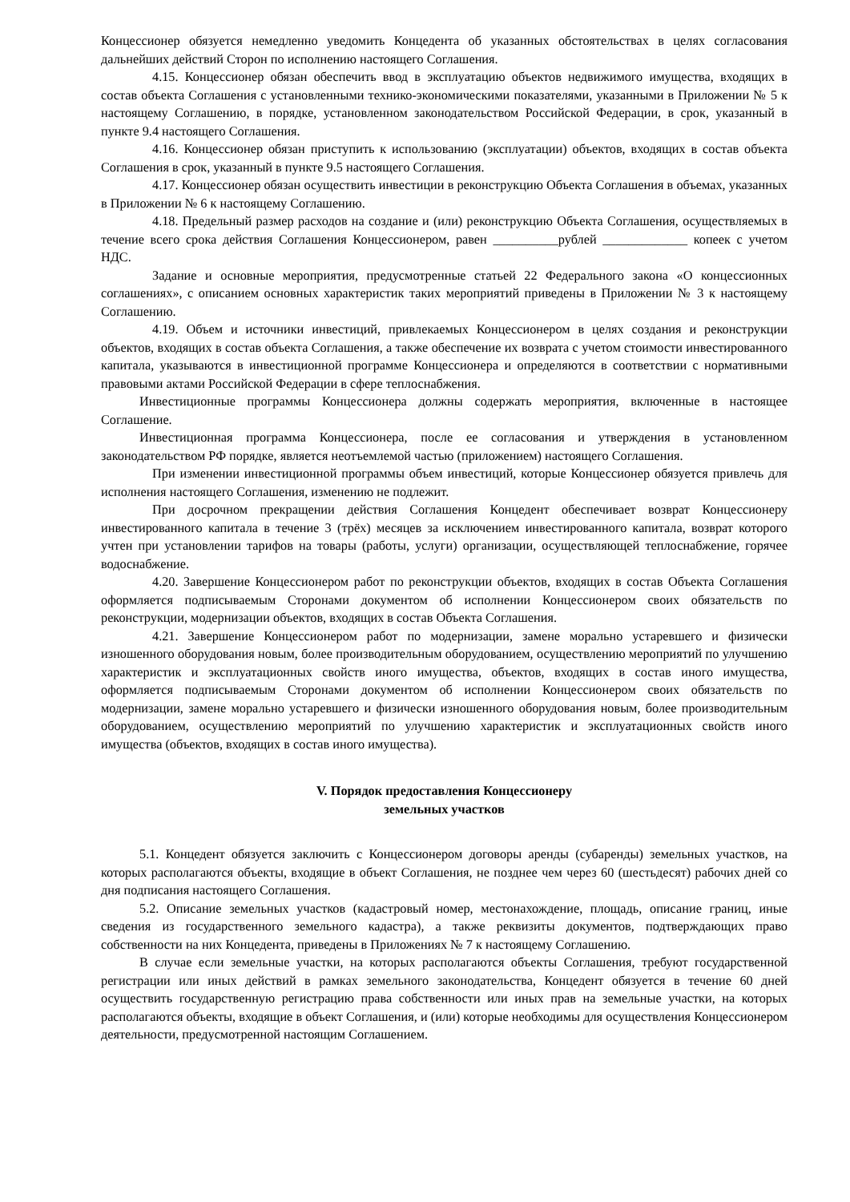Концессионер обязуется немедленно уведомить Концедента об указанных обстоятельствах в целях согласования дальнейших действий Сторон по исполнению настоящего Соглашения.
4.15. Концессионер обязан обеспечить ввод в эксплуатацию объектов недвижимого имущества, входящих в состав объекта Соглашения с установленными технико-экономическими показателями, указанными в Приложении № 5 к настоящему Соглашению, в порядке, установленном законодательством Российской Федерации, в срок, указанный в пункте 9.4 настоящего Соглашения.
4.16. Концессионер обязан приступить к использованию (эксплуатации) объектов, входящих в состав объекта Соглашения в срок, указанный в пункте 9.5 настоящего Соглашения.
4.17. Концессионер обязан осуществить инвестиции в реконструкцию Объекта Соглашения в объемах, указанных в Приложении № 6 к настоящему Соглашению.
4.18. Предельный размер расходов на создание и (или) реконструкцию Объекта Соглашения, осуществляемых в течение всего срока действия Соглашения Концессионером, равен __________рублей _____________ копеек с учетом НДС.
Задание и основные мероприятия, предусмотренные статьей 22 Федерального закона «О концессионных соглашениях», с описанием основных характеристик таких мероприятий приведены в Приложении № 3 к настоящему Соглашению.
4.19. Объем и источники инвестиций, привлекаемых Концессионером в целях создания и реконструкции объектов, входящих в состав объекта Соглашения, а также обеспечение их возврата с учетом стоимости инвестированного капитала, указываются в инвестиционной программе Концессионера и определяются в соответствии с нормативными правовыми актами Российской Федерации в сфере теплоснабжения.
Инвестиционные программы Концессионера должны содержать мероприятия, включенные в настоящее Соглашение.
Инвестиционная программа Концессионера, после ее согласования и утверждения в установленном законодательством РФ порядке, является неотъемлемой частью (приложением) настоящего Соглашения.
При изменении инвестиционной программы объем инвестиций, которые Концессионер обязуется привлечь для исполнения настоящего Соглашения, изменению не подлежит.
При досрочном прекращении действия Соглашения Концедент обеспечивает возврат Концессионеру инвестированного капитала в течение 3 (трёх) месяцев за исключением инвестированного капитала, возврат которого учтен при установлении тарифов на товары (работы, услуги) организации, осуществляющей теплоснабжение, горячее водоснабжение.
4.20. Завершение Концессионером работ по реконструкции объектов, входящих в состав Объекта Соглашения оформляется подписываемым Сторонами документом об исполнении Концессионером своих обязательств по реконструкции, модернизации объектов, входящих в состав Объекта Соглашения.
4.21. Завершение Концессионером работ по модернизации, замене морально устаревшего и физически изношенного оборудования новым, более производительным оборудованием, осуществлению мероприятий по улучшению характеристик и эксплуатационных свойств иного имущества, объектов, входящих в состав иного имущества, оформляется подписываемым Сторонами документом об исполнении Концессионером своих обязательств по модернизации, замене морально устаревшего и физически изношенного оборудования новым, более производительным оборудованием, осуществлению мероприятий по улучшению характеристик и эксплуатационных свойств иного имущества (объектов, входящих в состав иного имущества).
V. Порядок предоставления Концессионеру
земельных участков
5.1. Концедент обязуется заключить с Концессионером договоры аренды (субаренды) земельных участков, на которых располагаются объекты, входящие в объект Соглашения, не позднее чем через 60 (шестьдесят) рабочих дней со дня подписания настоящего Соглашения.
5.2. Описание земельных участков (кадастровый номер, местонахождение, площадь, описание границ, иные сведения из государственного земельного кадастра), а также реквизиты документов, подтверждающих право собственности на них Концедента, приведены в Приложениях № 7 к настоящему Соглашению.
В случае если земельные участки, на которых располагаются объекты Соглашения, требуют государственной регистрации или иных действий в рамках земельного законодательства, Концедент обязуется в течение 60 дней осуществить государственную регистрацию права собственности или иных прав на земельные участки, на которых располагаются объекты, входящие в объект Соглашения, и (или) которые необходимы для осуществления Концессионером деятельности, предусмотренной настоящим Соглашением.